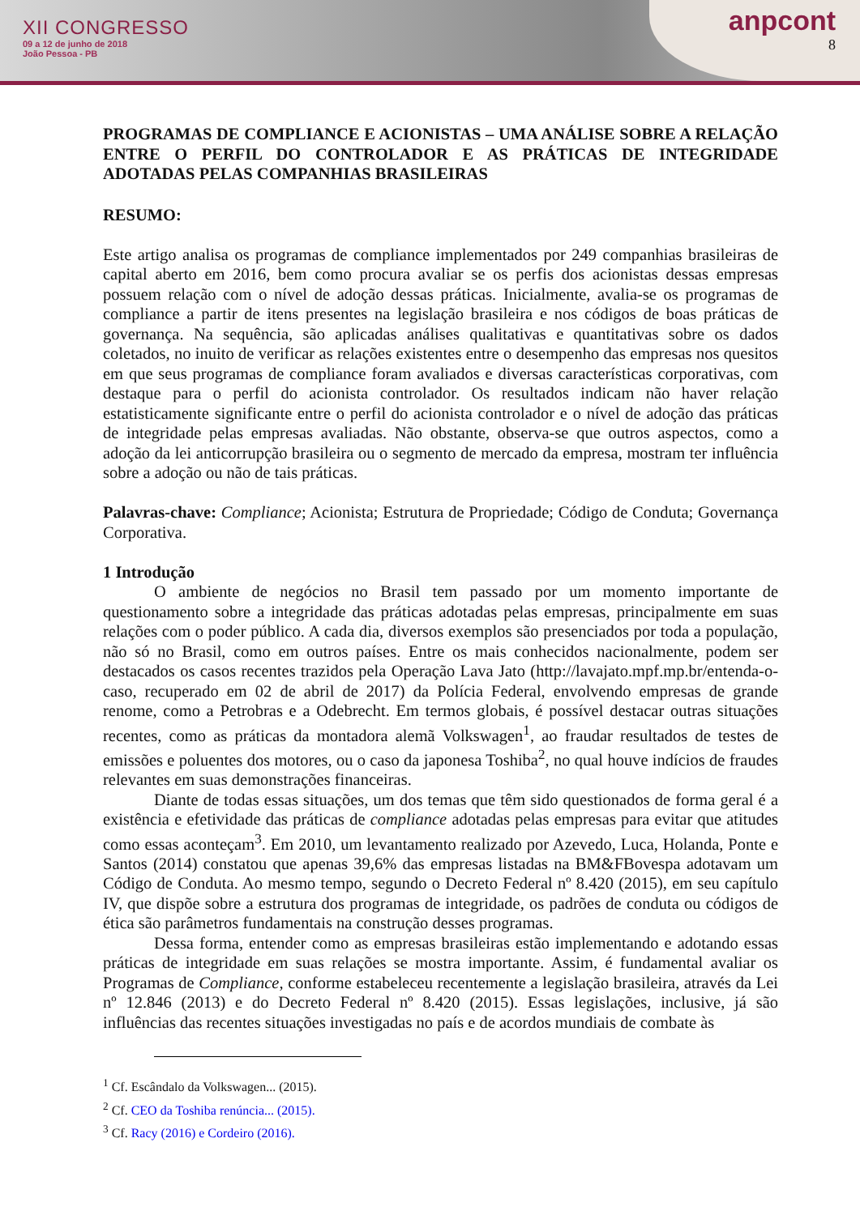XII CONGRESSO
09 a 12 de junho de 2018
João Pessoa - PB
anpcont
8
PROGRAMAS DE COMPLIANCE E ACIONISTAS – UMA ANÁLISE SOBRE A RELAÇÃO ENTRE O PERFIL DO CONTROLADOR E AS PRÁTICAS DE INTEGRIDADE ADOTADAS PELAS COMPANHIAS BRASILEIRAS
RESUMO:
Este artigo analisa os programas de compliance implementados por 249 companhias brasileiras de capital aberto em 2016, bem como procura avaliar se os perfis dos acionistas dessas empresas possuem relação com o nível de adoção dessas práticas. Inicialmente, avalia-se os programas de compliance a partir de itens presentes na legislação brasileira e nos códigos de boas práticas de governança. Na sequência, são aplicadas análises qualitativas e quantitativas sobre os dados coletados, no inuito de verificar as relações existentes entre o desempenho das empresas nos quesitos em que seus programas de compliance foram avaliados e diversas características corporativas, com destaque para o perfil do acionista controlador. Os resultados indicam não haver relação estatisticamente significante entre o perfil do acionista controlador e o nível de adoção das práticas de integridade pelas empresas avaliadas. Não obstante, observa-se que outros aspectos, como a adoção da lei anticorrupção brasileira ou o segmento de mercado da empresa, mostram ter influência sobre a adoção ou não de tais práticas.
Palavras-chave: Compliance; Acionista; Estrutura de Propriedade; Código de Conduta; Governança Corporativa.
1 Introdução
O ambiente de negócios no Brasil tem passado por um momento importante de questionamento sobre a integridade das práticas adotadas pelas empresas, principalmente em suas relações com o poder público. A cada dia, diversos exemplos são presenciados por toda a população, não só no Brasil, como em outros países. Entre os mais conhecidos nacionalmente, podem ser destacados os casos recentes trazidos pela Operação Lava Jato (http://lavajato.mpf.mp.br/entenda-o-caso, recuperado em 02 de abril de 2017) da Polícia Federal, envolvendo empresas de grande renome, como a Petrobras e a Odebrecht. Em termos globais, é possível destacar outras situações recentes, como as práticas da montadora alemã Volkswagen<sup>1</sup>, ao fraudar resultados de testes de emissões e poluentes dos motores, ou o caso da japonesa Toshiba<sup>2</sup>, no qual houve indícios de fraudes relevantes em suas demonstrações financeiras.
Diante de todas essas situações, um dos temas que têm sido questionados de forma geral é a existência e efetividade das práticas de compliance adotadas pelas empresas para evitar que atitudes como essas aconteçam<sup>3</sup>. Em 2010, um levantamento realizado por Azevedo, Luca, Holanda, Ponte e Santos (2014) constatou que apenas 39,6% das empresas listadas na BM&FBovespa adotavam um Código de Conduta. Ao mesmo tempo, segundo o Decreto Federal nº 8.420 (2015), em seu capítulo IV, que dispõe sobre a estrutura dos programas de integridade, os padrões de conduta ou códigos de ética são parâmetros fundamentais na construção desses programas.
Dessa forma, entender como as empresas brasileiras estão implementando e adotando essas práticas de integridade em suas relações se mostra importante. Assim, é fundamental avaliar os Programas de Compliance, conforme estabeleceu recentemente a legislação brasileira, através da Lei nº 12.846 (2013) e do Decreto Federal nº 8.420 (2015). Essas legislações, inclusive, já são influências das recentes situações investigadas no país e de acordos mundiais de combate às
<sup>1</sup> Cf. Escândalo da Volkswagen... (2015).
<sup>2</sup> Cf. CEO da Toshiba renúncia... (2015).
<sup>3</sup> Cf. Racy (2016) e Cordeiro (2016).